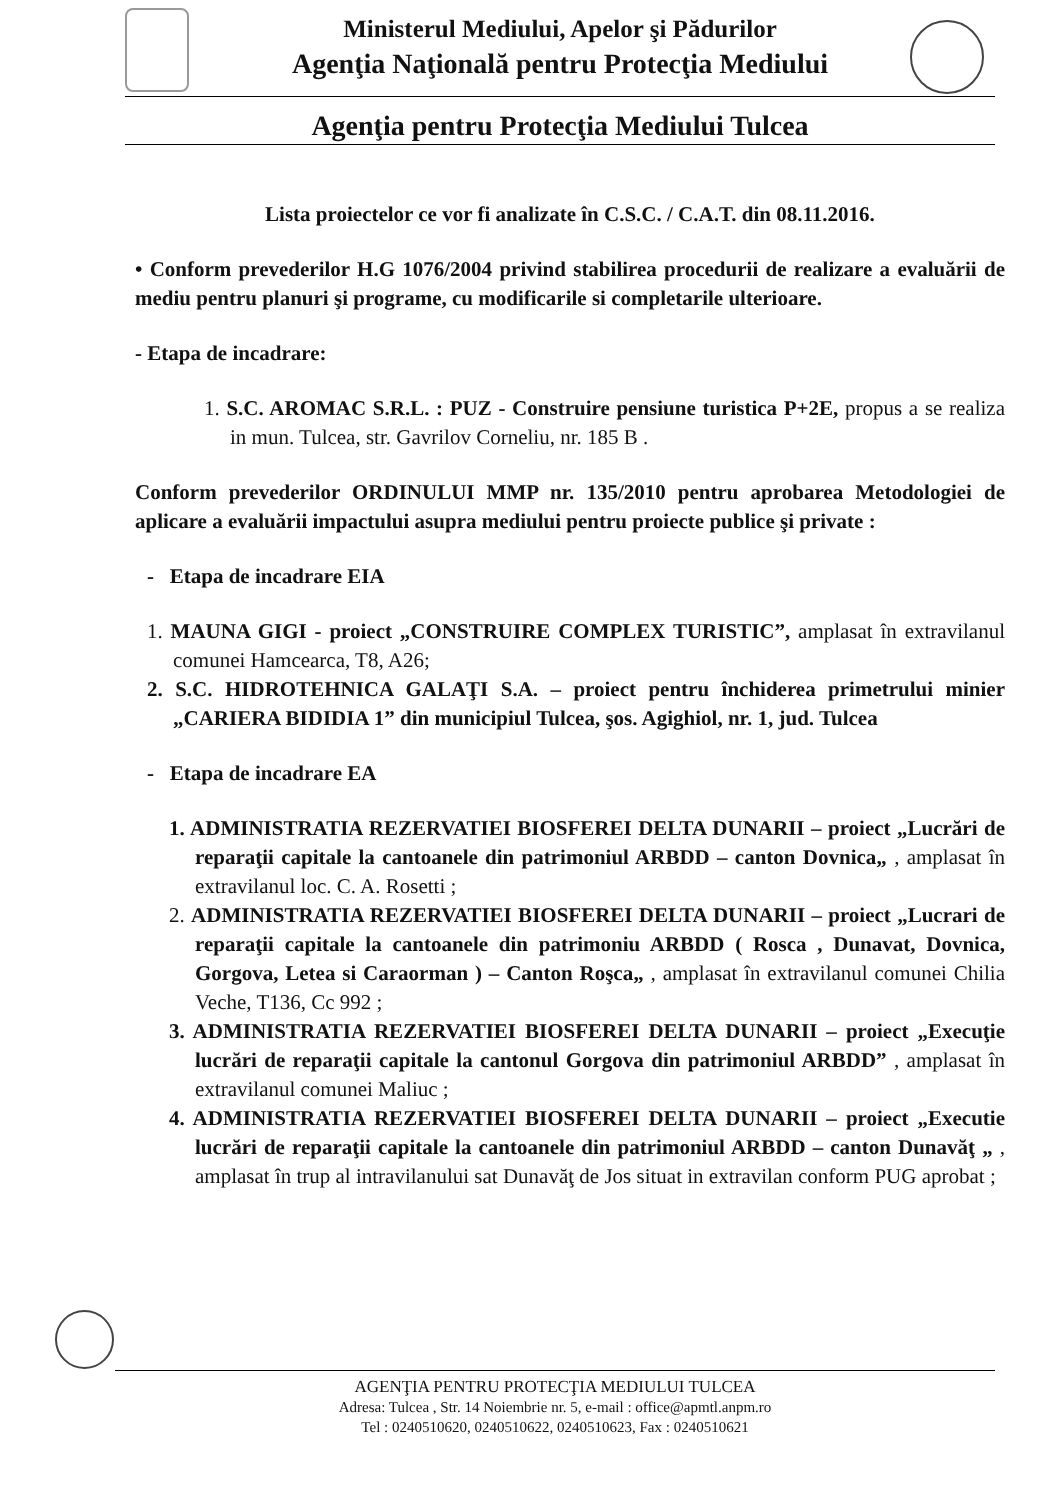Ministerul Mediului, Apelor şi Pădurilor
Agenţia Naţională pentru Protecţia Mediului
Agenţia pentru Protecţia Mediului Tulcea
Lista proiectelor ce vor fi analizate în C.S.C. / C.A.T. din 08.11.2016.
• Conform prevederilor H.G 1076/2004 privind stabilirea procedurii de realizare a evaluării de mediu pentru planuri şi programe, cu modificarile si completarile ulterioare.
- Etapa de incadrare:
1. S.C. AROMAC S.R.L. : PUZ - Construire pensiune turistica P+2E, propus a se realiza in mun. Tulcea, str. Gavrilov Corneliu, nr. 185 B .
Conform prevederilor ORDINULUI MMP nr. 135/2010 pentru aprobarea Metodologiei de aplicare a evaluării impactului asupra mediului pentru proiecte publice şi private :
- Etapa de incadrare EIA
1. MAUNA GIGI - proiect „CONSTRUIRE COMPLEX TURISTIC”, amplasat în extravilanul comunei Hamcearca, T8, A26;
2. S.C. HIDROTEHNICA GALAŢI S.A. – proiect pentru închiderea primetrului minier „CARIERA BIDIDIA 1” din municipiul Tulcea, şos. Agighiol, nr. 1, jud. Tulcea
- Etapa de incadrare EA
1. ADMINISTRATIA REZERVATIEI BIOSFEREI DELTA DUNARII – proiect „Lucrări de reparaţii capitale la cantoanele din patrimoniul ARBDD – canton Dovnica„ , amplasat în extravilanul loc. C. A. Rosetti ;
2. ADMINISTRATIA REZERVATIEI BIOSFEREI DELTA DUNARII – proiect „Lucrari de reparaţii capitale la cantoanele din patrimoniu ARBDD ( Rosca , Dunavat, Dovnica, Gorgova, Letea si Caraorman ) – Canton Roşca„ , amplasat în extravilanul comunei Chilia Veche, T136, Cc 992 ;
3. ADMINISTRATIA REZERVATIEI BIOSFEREI DELTA DUNARII – proiect „Execuţie lucrări de reparaţii capitale la cantonul Gorgova din patrimoniul ARBDD” , amplasat în extravilanul comunei Maliuc ;
4. ADMINISTRATIA REZERVATIEI BIOSFEREI DELTA DUNARII – proiect „Executie lucrări de reparaţii capitale la cantoanele din patrimoniul ARBDD – canton Dunavăţ „ , amplasat în trup al intravilanului sat Dunavăţ de Jos situat in extravilan conform PUG aprobat ;
AGENŢIA PENTRU PROTECŢIA MEDIULUI TULCEA
Adresa: Tulcea , Str. 14 Noiembrie nr. 5, e-mail : office@apmtl.anpm.ro
Tel : 0240510620, 0240510622, 0240510623, Fax : 0240510621